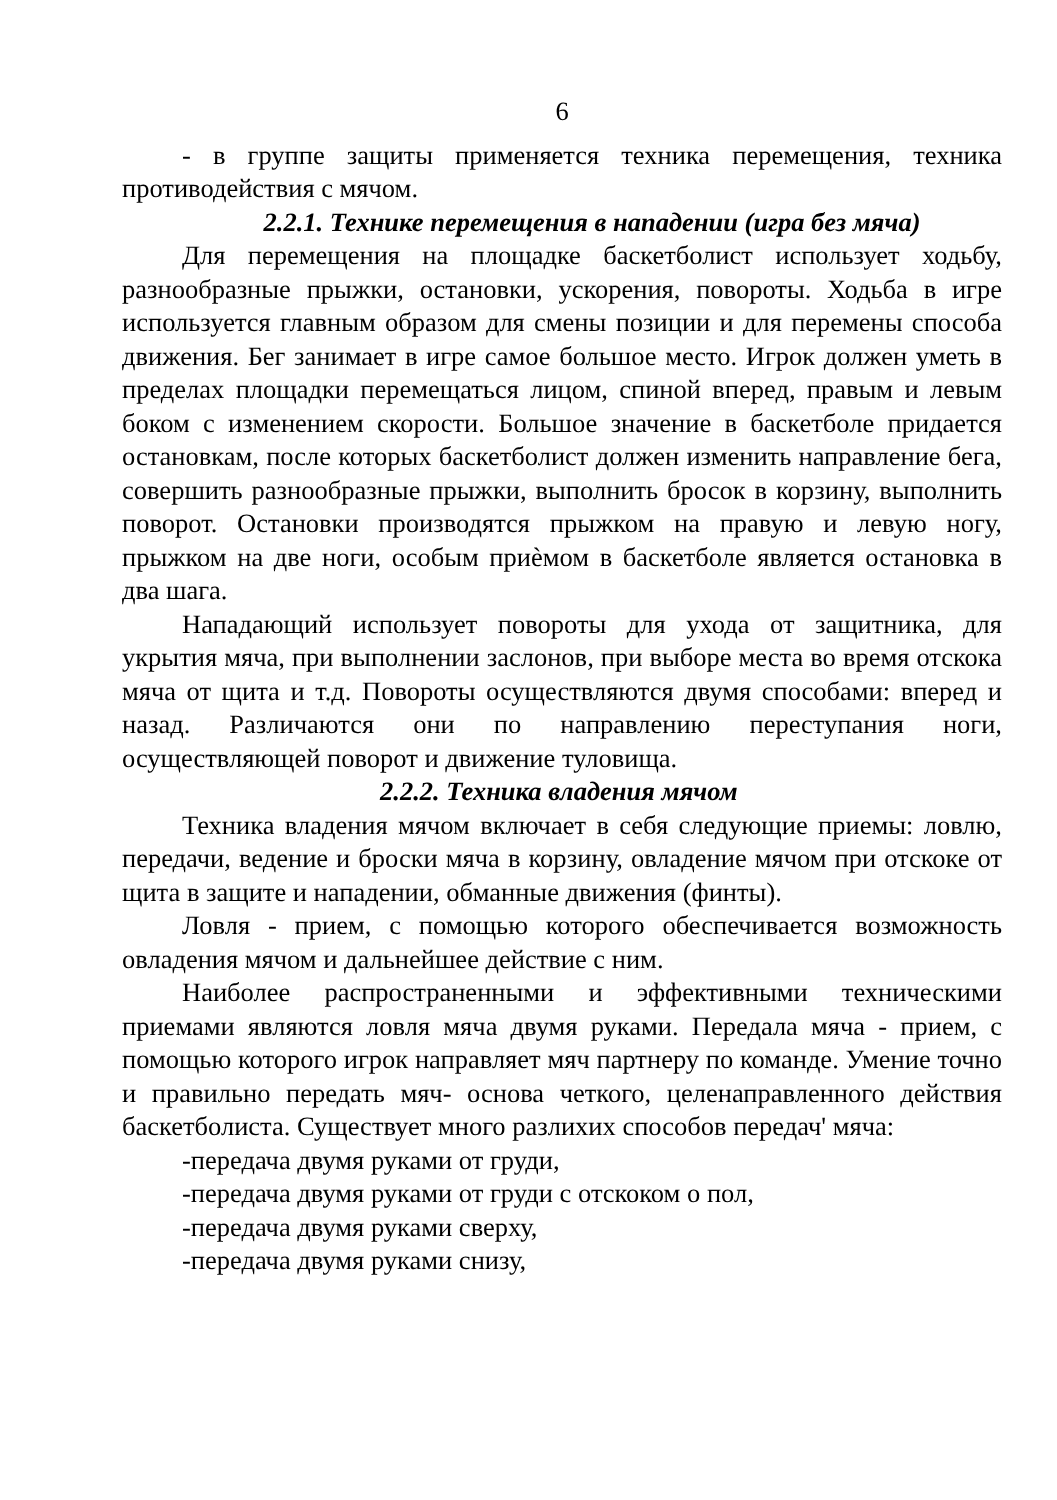6
- в группе защиты применяется техника перемещения, техника противодействия с мячом.
2.2.1. Технике перемещения в нападении (игра без мяча)
Для перемещения на площадке баскетболист использует ходьбу, разнообразные прыжки, остановки, ускорения, повороты. Ходьба в игре используется главным образом для смены позиции и для перемены способа движения. Бег занимает в игре самое большое место. Игрок должен уметь в пределах площадки перемещаться лицом, спиной вперед, правым и левым боком с изменением скорости. Большое значение в баскетболе придается остановкам, после которых баскетболист должен изменить направление бега, совершить разнообразные прыжки, выполнить бросок в корзину, выполнить поворот. Остановки производятся прыжком на правую и левую ногу, прыжком на две ноги, особым приѐмом в баскетболе является остановка в два шага.
Нападающий использует повороты для ухода от защитника, для укрытия мяча, при выполнении заслонов, при выборе места во время отскока мяча от щита и т.д. Повороты осуществляются двумя способами: вперед и назад. Различаются они по направлению переступания ноги, осуществляющей поворот и движение туловища.
2.2.2. Техника владения мячом
Техника владения мячом включает в себя следующие приемы: ловлю, передачи, ведение и броски мяча в корзину, овладение мячом при отскоке от щита в защите и нападении, обманные движения (финты).
Ловля - прием, с помощью которого обеспечивается возможность овладения мячом и дальнейшее действие с ним.
Наиболее распространенными и эффективными техническими приемами являются ловля мяча двумя руками. Передала мяча - прием, с помощью которого игрок направляет мяч партнеру по команде. Умение точно и правильно передать мяч- основа четкого, целенаправленного действия баскетболиста. Существует много разлихих способов передач' мяча:
-передача двумя руками от груди,
-передача двумя руками от груди с отскоком о пол,
-передача двумя руками сверху,
-передача двумя руками снизу,